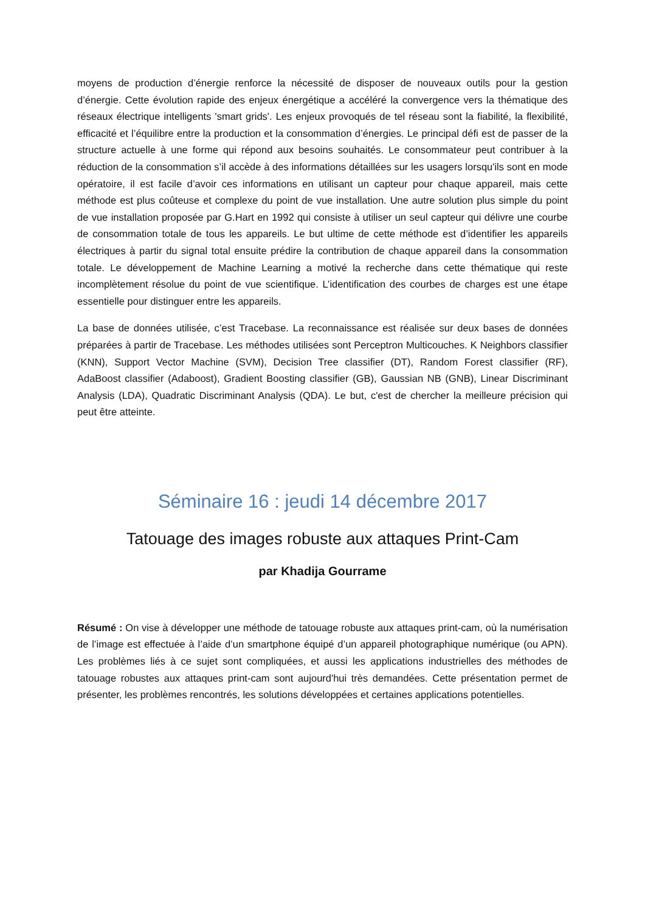moyens de production d’énergie renforce la nécessité de disposer de nouveaux outils pour la gestion d’énergie. Cette évolution rapide des enjeux énergétique a accéléré la convergence vers la thématique des réseaux électrique intelligents 'smart grids'. Les enjeux provoqués de tel réseau sont la fiabilité, la flexibilité, efficacité et l’équilibre entre la production et la consommation d’énergies. Le principal défi est de passer de la structure actuelle à une forme qui répond aux besoins souhaités. Le consommateur peut contribuer à la réduction de la consommation s’il accède à des informations détaillées sur les usagers lorsqu'ils sont en mode opératoire, il est facile d’avoir ces informations en utilisant un capteur pour chaque appareil, mais cette méthode est plus coûteuse et complexe du point de vue installation. Une autre solution plus simple du point de vue installation proposée par G.Hart en 1992 qui consiste à utiliser un seul capteur qui délivre une courbe de consommation totale de tous les appareils. Le but ultime de cette méthode est d’identifier les appareils électriques à partir du signal total ensuite prédire la contribution de chaque appareil dans la consommation totale. Le développement de Machine Learning a motivé la recherche dans cette thématique qui reste incomplètement résolue du point de vue scientifique. L’identification des courbes de charges est une étape essentielle pour distinguer entre les appareils.
La base de données utilisée, c’est Tracebase. La reconnaissance est réalisée sur deux bases de données préparées à partir de Tracebase. Les méthodes utilisées sont Perceptron Multicouches. K Neighbors classifier (KNN), Support Vector Machine (SVM), Decision Tree classifier (DT), Random Forest classifier (RF), AdaBoost classifier (Adaboost), Gradient Boosting classifier (GB), Gaussian NB (GNB), Linear Discriminant Analysis (LDA), Quadratic Discriminant Analysis (QDA). Le but, c'est de chercher la meilleure précision qui peut être atteinte.
Séminaire 16 : jeudi 14 décembre 2017
Tatouage des images robuste aux attaques Print-Cam
par Khadija Gourrame
Résumé : On vise à développer une méthode de tatouage robuste aux attaques print-cam, où la numérisation de l’image est effectuée à l’aide d’un smartphone équipé d’un appareil photographique numérique (ou APN). Les problèmes liés à ce sujet sont compliquées, et aussi les applications industrielles des méthodes de tatouage robustes aux attaques print-cam sont aujourd'hui très demandées. Cette présentation permet de présenter, les problèmes rencontrés, les solutions développées et certaines applications potentielles.